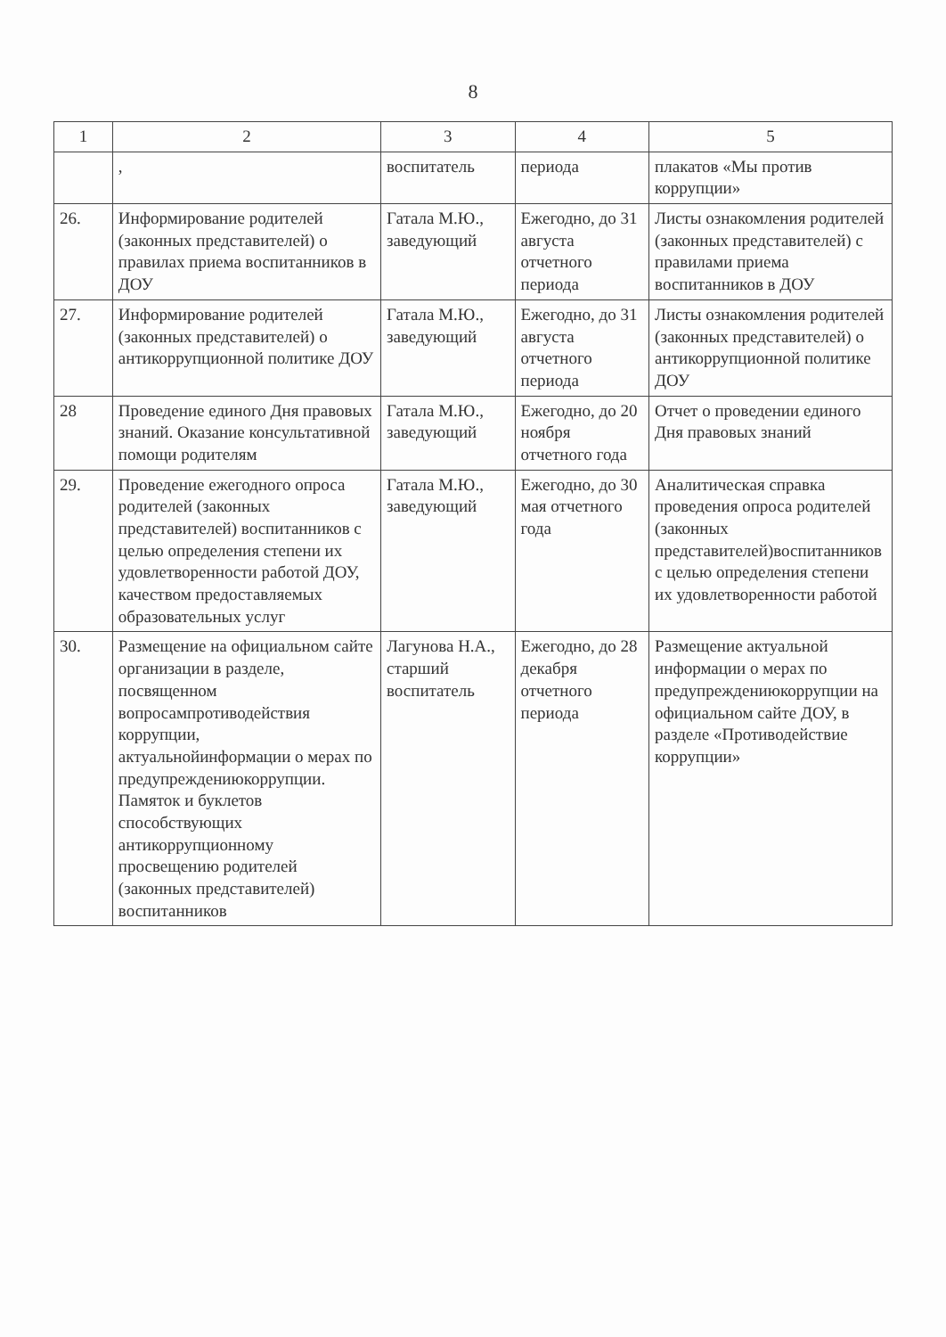8
| 1 | 2 | 3 | 4 | 5 |
| --- | --- | --- | --- | --- |
| | , | воспитатель | периода | плакатов «Мы против коррупции» |
| 26. | Информирование родителей (законных представителей) о правилах приема воспитанников в ДОУ | Гатала М.Ю., заведующий | Ежегодно, до 31 августа отчетного периода | Листы ознакомления родителей (законных представителей) с правилами приема воспитанников в ДОУ |
| 27. | Информирование родителей (законных представителей) о антикоррупционной политике ДОУ | Гатала М.Ю., заведующий | Ежегодно, до 31 августа отчетного периода | Листы ознакомления родителей (законных представителей) о антикоррупционной политике ДОУ |
| 28 | Проведение единого Дня правовых знаний. Оказание консультативной помощи родителям | Гатала М.Ю., заведующий | Ежегодно, до 20 ноября отчетного года | Отчет о проведении единого Дня правовых знаний |
| 29. | Проведение ежегодного опроса родителей (законных представителей) воспитанников с целью определения степени их удовлетворенности работой ДОУ, качеством предоставляемых образовательных услуг | Гатала М.Ю., заведующий | Ежегодно, до 30 мая отчетного года | Аналитическая справка проведения опроса родителей (законных представителей)воспитанников с целью определения степени их удовлетворенности работой |
| 30. | Размещение на официальном сайте организации в разделе, посвященном вопросампротиводействия коррупции, актуальнойинформации о мерах по предупреждениюкоррупции. Памяток и буклетов способствующих антикоррупционному просвещению родителей (законных представителей) воспитанников | Лагунова Н.А., старший воспитатель | Ежегодно, до 28 декабря отчетного периода | Размещение актуальной информации о мерах по предупреждениюкоррупции на официальном сайте ДОУ, в разделе «Противодействие коррупции» |